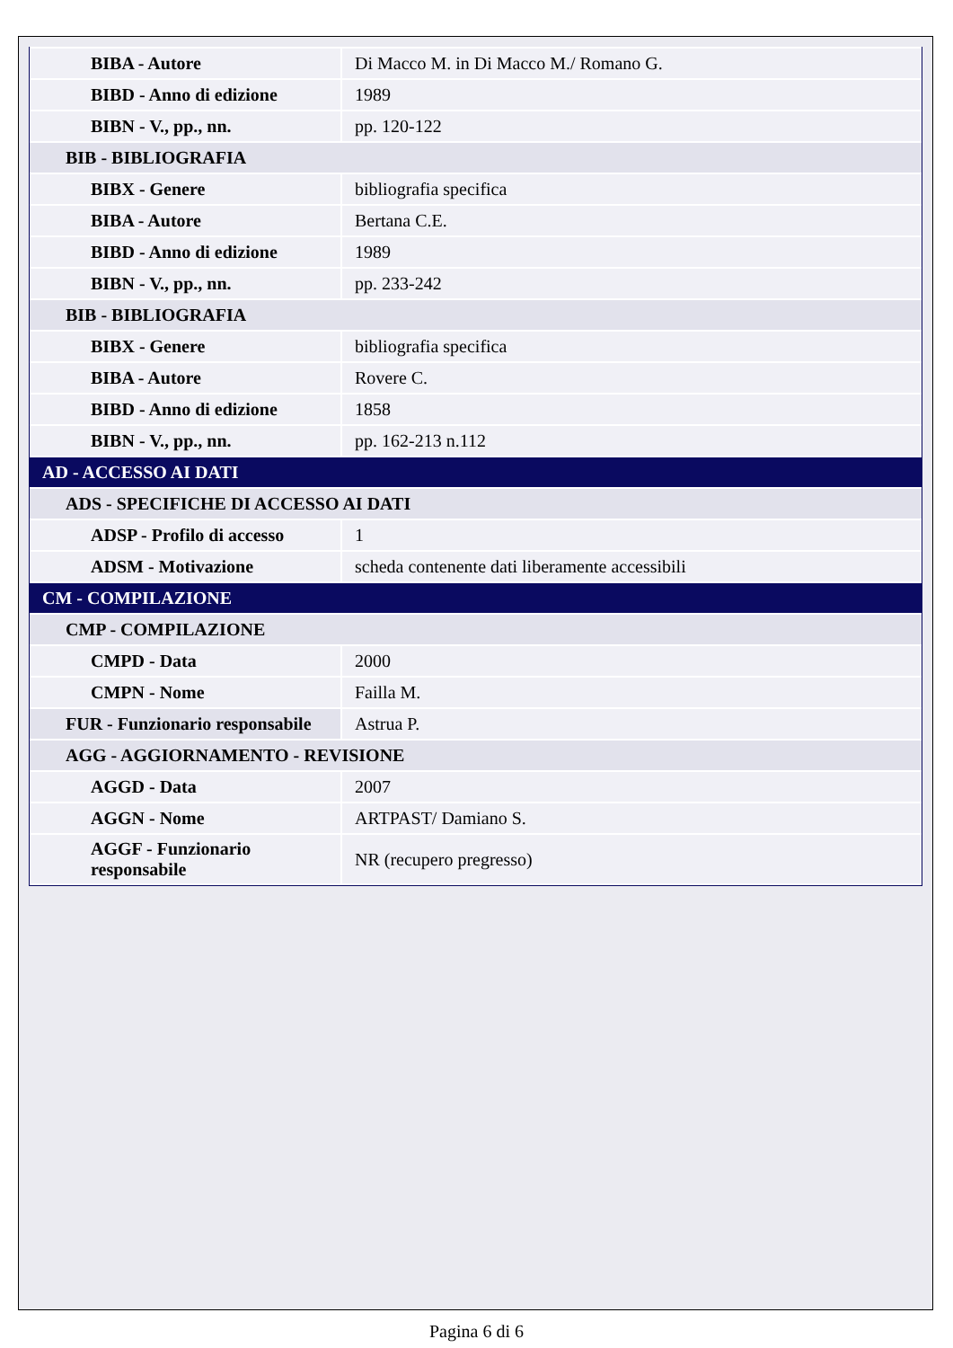| BIBA - Autore | Di Macco M. in Di Macco M./ Romano G. |
| BIBD - Anno di edizione | 1989 |
| BIBN - V., pp., nn. | pp. 120-122 |
| BIB - BIBLIOGRAFIA | |
| BIBX - Genere | bibliografia specifica |
| BIBA - Autore | Bertana C.E. |
| BIBD - Anno di edizione | 1989 |
| BIBN - V., pp., nn. | pp. 233-242 |
| BIB - BIBLIOGRAFIA | |
| BIBX - Genere | bibliografia specifica |
| BIBA - Autore | Rovere C. |
| BIBD - Anno di edizione | 1858 |
| BIBN - V., pp., nn. | pp. 162-213 n.112 |
| AD - ACCESSO AI DATI | |
| ADS - SPECIFICHE DI ACCESSO AI DATI | |
| ADSP - Profilo di accesso | 1 |
| ADSM - Motivazione | scheda contenente dati liberamente accessibili |
| CM - COMPILAZIONE | |
| CMP - COMPILAZIONE | |
| CMPD - Data | 2000 |
| CMPN - Nome | Failla M. |
| FUR - Funzionario responsabile | Astrua P. |
| AGG - AGGIORNAMENTO - REVISIONE | |
| AGGD - Data | 2007 |
| AGGN - Nome | ARTPAST/ Damiano S. |
| AGGF - Funzionario responsabile | NR (recupero pregresso) |
Pagina 6 di 6